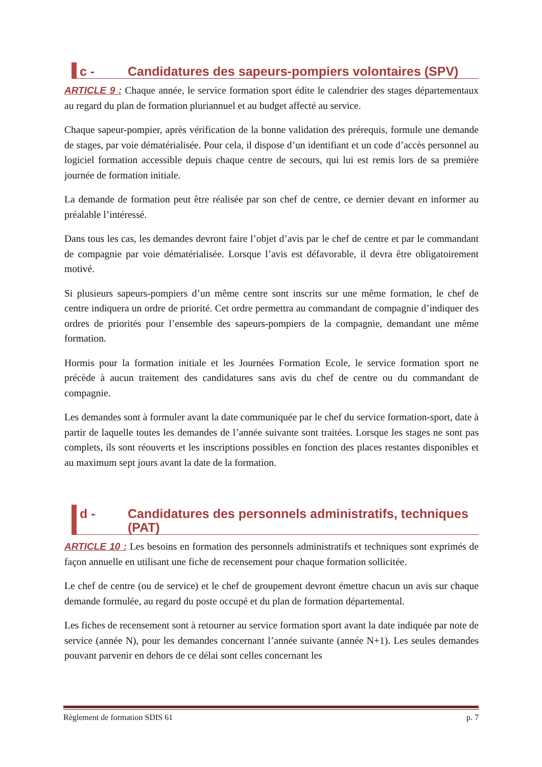c - Candidatures des sapeurs-pompiers volontaires (SPV)
ARTICLE 9 : Chaque année, le service formation sport édite le calendrier des stages départementaux au regard du plan de formation pluriannuel et au budget affecté au service.
Chaque sapeur-pompier, après vérification de la bonne validation des prérequis, formule une demande de stages, par voie dématérialisée. Pour cela, il dispose d’un identifiant et un code d’accès personnel au logiciel formation accessible depuis chaque centre de secours, qui lui est remis lors de sa première journée de formation initiale.
La demande de formation peut être réalisée par son chef de centre, ce dernier devant en informer au préalable l’intéressé.
Dans tous les cas, les demandes devront faire l’objet d’avis par le chef de centre et par le commandant de compagnie par voie dématérialisée. Lorsque l’avis est défavorable, il devra être obligatoirement motivé.
Si plusieurs sapeurs-pompiers d’un même centre sont inscrits sur une même formation, le chef de centre indiquera un ordre de priorité. Cet ordre permettra au commandant de compagnie d’indiquer des ordres de priorités pour l’ensemble des sapeurs-pompiers de la compagnie, demandant une même formation.
Hormis pour la formation initiale et les Journées Formation Ecole, le service formation sport ne précède à aucun traitement des candidatures sans avis du chef de centre ou du commandant de compagnie.
Les demandes sont à formuler avant la date communiquée par le chef du service formation-sport, date à partir de laquelle toutes les demandes de l’année suivante sont traitées. Lorsque les stages ne sont pas complets, ils sont réouverts et les inscriptions possibles en fonction des places restantes disponibles et au maximum sept jours avant la date de la formation.
d - Candidatures des personnels administratifs, techniques (PAT)
ARTICLE 10 : Les besoins en formation des personnels administratifs et techniques sont exprimés de façon annuelle en utilisant une fiche de recensement pour chaque formation sollicitée.
Le chef de centre (ou de service) et le chef de groupement devront émettre chacun un avis sur chaque demande formulée, au regard du poste occupé et du plan de formation départemental.
Les fiches de recensement sont à retourner au service formation sport avant la date indiquée par note de service (année N), pour les demandes concernant l’année suivante (année N+1). Les seules demandes pouvant parvenir en dehors de ce délai sont celles concernant les
Règlement de formation SDIS 61 p. 7